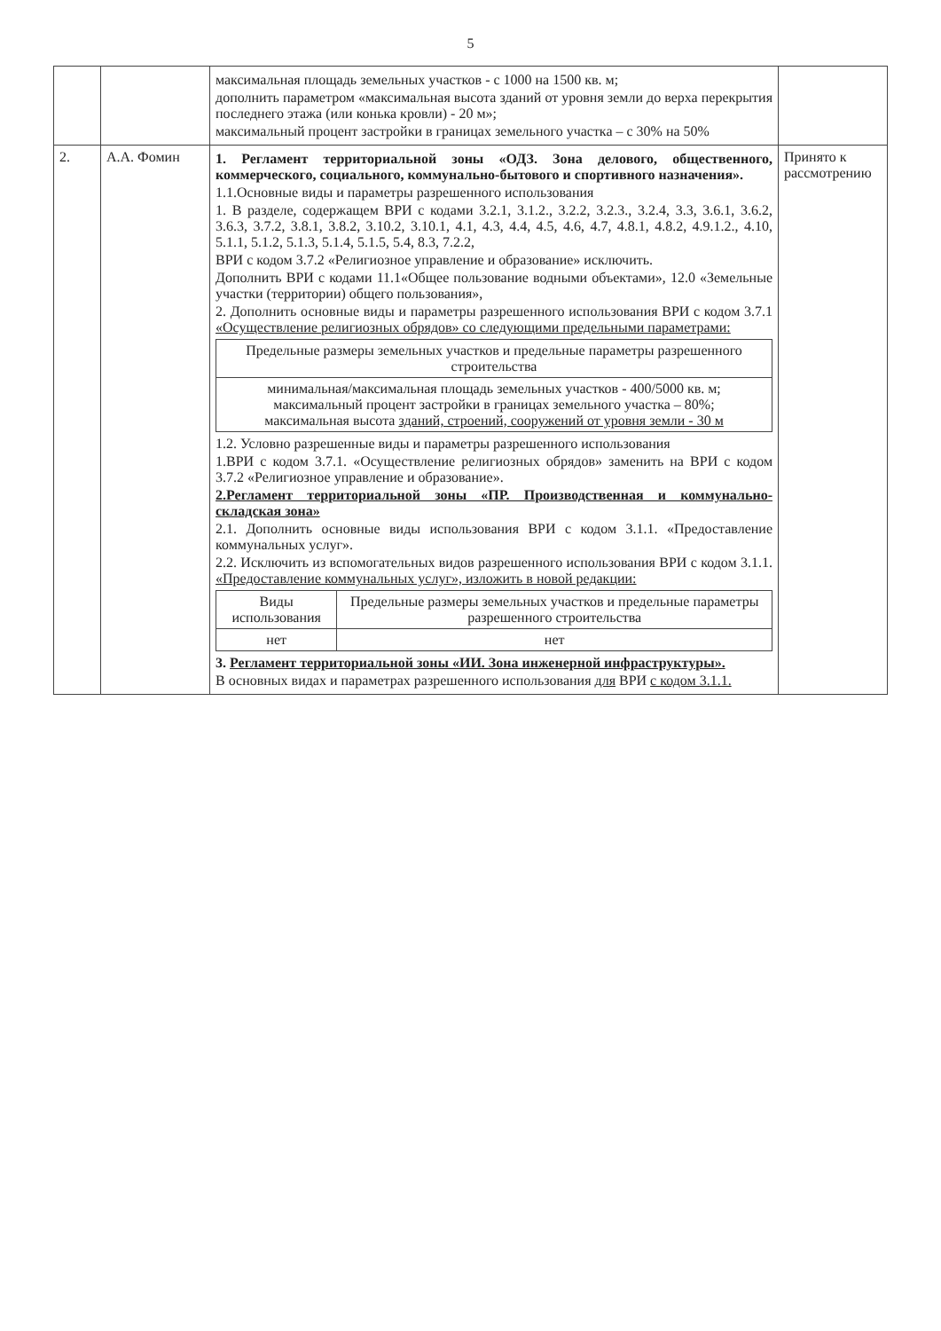5
| | | максимальная площадь земельных участков - с 1000 на 1500 кв. м; дополнить параметром «максимальная высота зданий от уровня земли до верха перекрытия последнего этажа (или конька кровли) - 20 м»; максимальный процент застройки в границах земельного участка – с 30% на 50% | |
| 2. | А.А. Фомин | 1. Регламент территориальной зоны «ОДЗ. Зона делового, общественного, коммерческого, социального, коммунально-бытового и спортивного назначения». 1.1.Основные виды и параметры разрешенного использования 1. В разделе, содержащем ВРИ с кодами 3.2.1, 3.1.2., 3.2.2, 3.2.3., 3.2.4, 3.3, 3.6.1, 3.6.2, 3.6.3, 3.7.2, 3.8.1, 3.8.2, 3.10.2, 3.10.1, 4.1, 4.3, 4.4, 4.5, 4.6, 4.7, 4.8.1, 4.8.2, 4.9.1.2., 4.10, 5.1.1, 5.1.2, 5.1.3, 5.1.4, 5.1.5, 5.4, 8.3, 7.2.2, ВРИ с кодом 3.7.2 «Религиозное управление и образование» исключить. Дополнить ВРИ с кодами 11.1«Общее пользование водными объектами», 12.0 «Земельные участки (территории) общего пользования», 2. Дополнить основные виды и параметры разрешенного использования ВРИ с кодом 3.7.1 «Осуществление религиозных обрядов» со следующими предельными параметрами: / Предельные размеры земельных участков и предельные параметры разрешенного строительства / / --- / / минимальная/максимальная площадь земельных участков - 400/5000 кв. м; максимальный процент застройки в границах земельного участка – 80%; максимальная высота зданий, строений, сооружений от уровня земли - 30 м / 1.2. Условно разрешенные виды и параметры разрешенного использования 1.ВРИ с кодом 3.7.1. «Осуществление религиозных обрядов» заменить на ВРИ с кодом 3.7.2 «Религиозное управление и образование». 2.Регламент территориальной зоны «ПР. Производственная и коммунально-складская зона» 2.1. Дополнить основные виды использования ВРИ с кодом 3.1.1. «Предоставление коммунальных услуг». 2.2. Исключить из вспомогательных видов разрешенного использования ВРИ с кодом 3.1.1. «Предоставление коммунальных услуг», изложить в новой редакции: / Виды использования / Предельные размеры земельных участков и предельные параметры разрешенного строительства / / --- / --- / / нет / нет / 3. Регламент территориальной зоны «ИИ. Зона инженерной инфраструктуры». В основных видах и параметрах разрешенного использования для ВРИ с кодом 3.1.1. | Принято к рассмотрению |